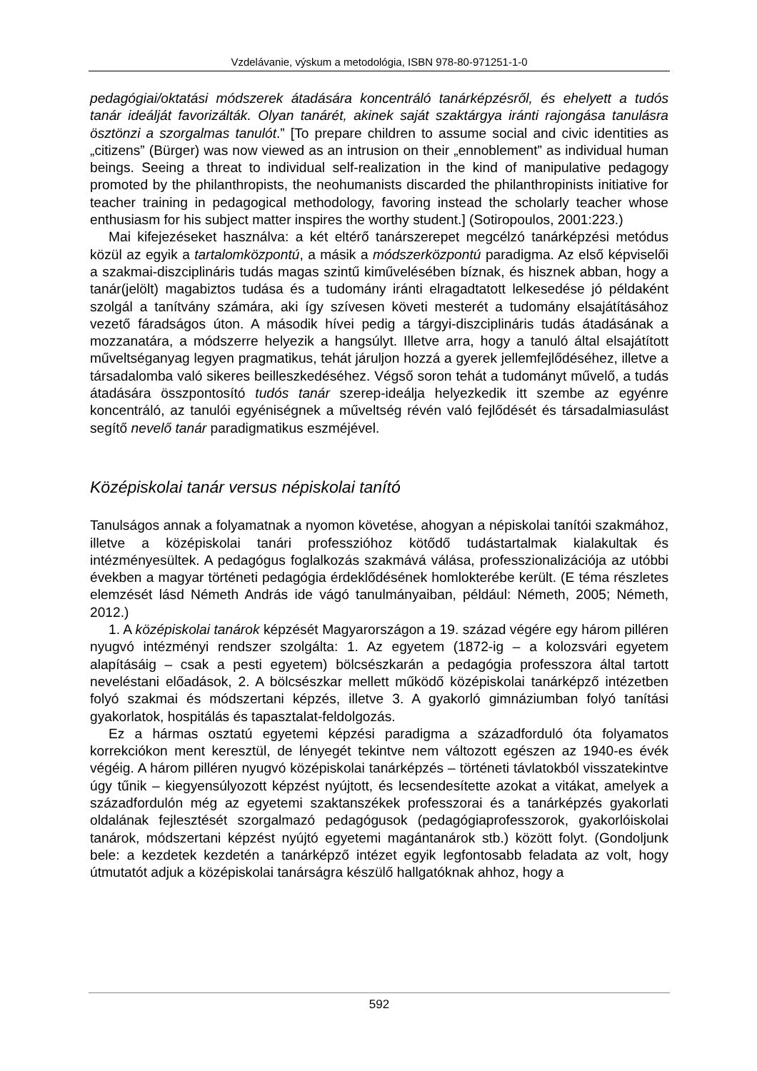Vzdelávanie, výskum a metodológia, ISBN 978-80-971251-1-0
pedagógiai/oktatási módszerek átadására koncentráló tanárképzésről, és ehelyett a tudós tanár ideálját favorizálták. Olyan tanárét, akinek saját szaktárgya iránti rajongása tanulásra ösztönzi a szorgalmas tanulót.” [To prepare children to assume social and civic identities as „citizens” (Bürger) was now viewed as an intrusion on their „ennoblement” as individual human beings. Seeing a threat to individual self-realization in the kind of manipulative pedagogy promoted by the philanthropists, the neohumanists discarded the philanthropinists initiative for teacher training in pedagogical methodology, favoring instead the scholarly teacher whose enthusiasm for his subject matter inspires the worthy student.] (Sotiropoulos, 2001:223.)
Mai kifejezéseket használva: a két eltérő tanárszerepet megcélzó tanárképzési metódus közül az egyik a tartalomközpontú, a másik a módszerközpontú paradigma. Az első képviselői a szakmai-diszciplináris tudás magas szintű kiművelésében bíznak, és hisznek abban, hogy a tanár(jelölt) magabiztos tudása és a tudomány iránti elragadtatott lelkesedése jó példaként szolgál a tanítvány számára, aki így szívesen követi mesterét a tudomány elsajátításához vezető fáradságos úton. A második hívei pedig a tárgyi-diszciplináris tudás átadásának a mozzanatára, a módszerre helyezik a hangsúlyt. Illetve arra, hogy a tanuló által elsajátított műveltséganyag legyen pragmatikus, tehát járuljon hozzá a gyerek jellemfejlődéséhez, illetve a társadalomba való sikeres beilleszkedéséhez. Végső soron tehát a tudományt művelő, a tudás átadására összpontosító tudós tanár szerep-ideálja helyezkedik itt szembe az egyénre koncentráló, az tanulói egyéniségnek a műveltség révén való fejlődését és társadalmiasulást segítő nevelő tanár paradigmatikus eszméjével.
Középiskolai tanár versus népiskolai tanító
Tanulságos annak a folyamatnak a nyomon követése, ahogyan a népiskolai tanítói szakmához, illetve a középiskolai tanári professzióhoz kötődő tudástartalmak kialakultak és intézményesültek. A pedagógus foglalkozás szakmává válása, professzionalizációja az utóbbi években a magyar történeti pedagógia érdeklődésének homlokterébe került. (E téma részletes elemzését lásd Németh András ide vágó tanulmányaiban, például: Németh, 2005; Németh, 2012.)
1. A középiskolai tanárok képzését Magyarországon a 19. század végére egy három pilléren nyugvó intézményi rendszer szolgálta: 1. Az egyetem (1872-ig – a kolozsvári egyetem alapításáig – csak a pesti egyetem) bölcsészkarán a pedagógia professzora által tartott neveléstani előadások, 2. A bölcsészkar mellett működő középiskolai tanárképző intézetben folyó szakmai és módszertani képzés, illetve 3. A gyakorló gimnáziumban folyó tanítási gyakorlatok, hospitálás és tapasztalat-feldolgozás.
Ez a hármas osztatú egyetemi képzési paradigma a századforduló óta folyamatos korrekciókon ment keresztül, de lényegét tekintve nem változott egészen az 1940-es évék végéig. A három pilléren nyugvó középiskolai tanárképzés – történeti távlatokból visszatekintve úgy tűnik – kiegyensúlyozott képzést nyújtott, és lecsendesítette azokat a vitákat, amelyek a századfordulón még az egyetemi szaktanszékek professzorai és a tanárképzés gyakorlati oldalának fejlesztését szorgalmazó pedagógusok (pedagógiaprofesszorok, gyakorlóiskolai tanárok, módszertani képzést nyújtó egyetemi magántanárok stb.) között folyt. (Gondoljunk bele: a kezdetek kezdetén a tanárképző intézet egyik legfontosabb feladata az volt, hogy útmutatót adjuk a középiskolai tanárságra készülő hallgatóknak ahhoz, hogy a
592